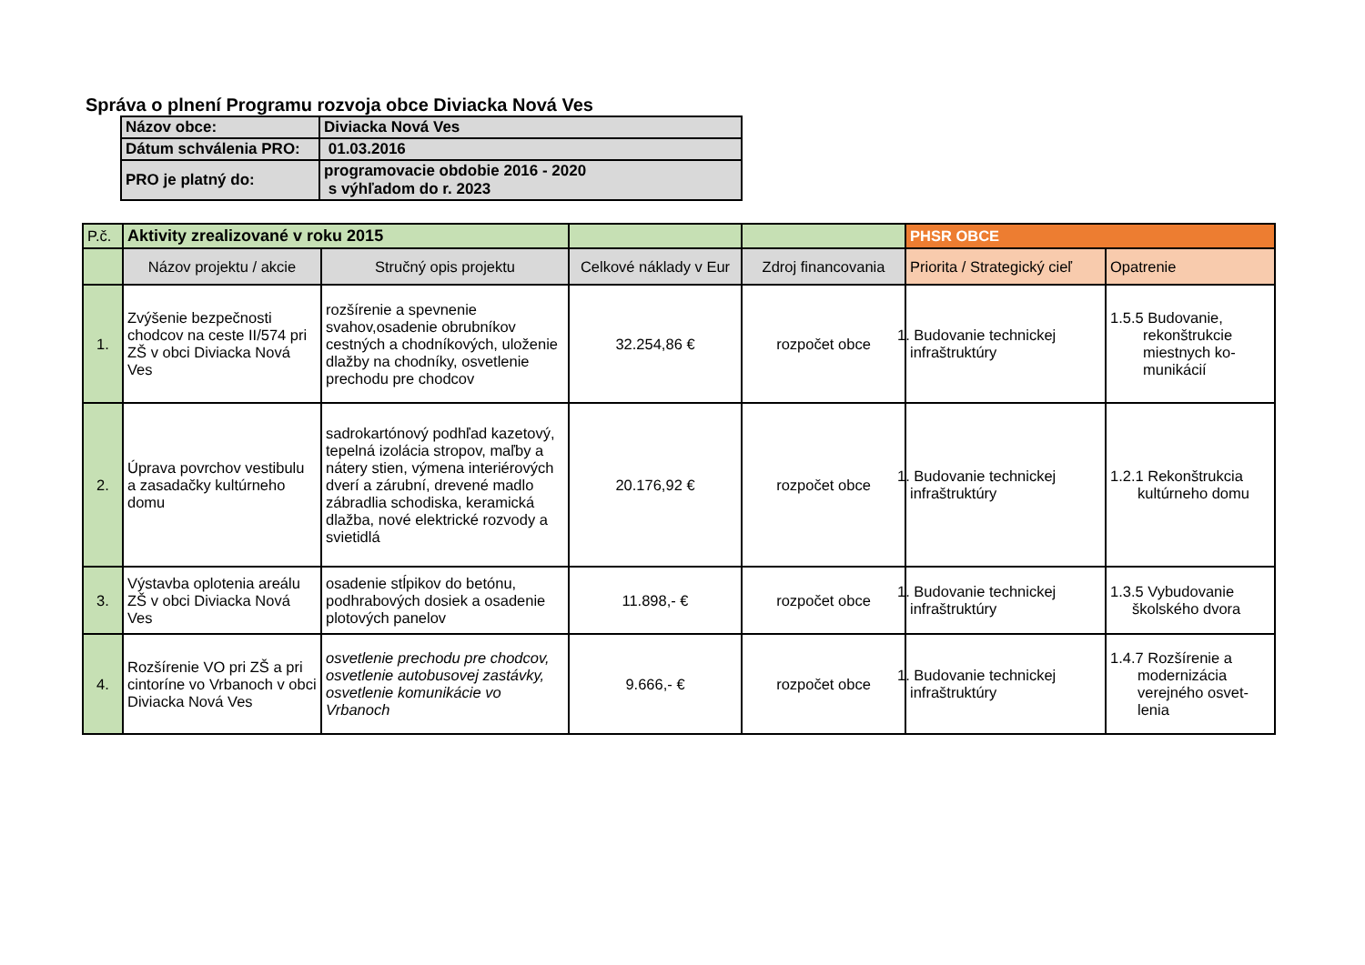Správa o plnení Programu rozvoja obce Diviacka Nová Ves
| Názov obce: | Diviacka Nová Ves |
| Dátum schválenia PRO: | 01.03.2016 |
| PRO je platný do: | programovacie obdobie 2016 - 2020 s výhľadom do r. 2023 |
| P.č. | Aktivity zrealizované v roku 2015 | | | | PHSR OBCE | |
| | Názov projektu / akcie | Stručný opis projektu | Celkové náklady v Eur | Zdroj financovania | Priorita / Strategický cieľ | Opatrenie |
| 1. | Zvýšenie bezpečnosti chodcov na ceste II/574 pri ZŠ v obci Diviacka Nová Ves | rozšírenie a spevnenie svahov,osadenie obrubníkov cestných a chodníkových, uloženie dlažby na chodníky, osvetlenie prechodu pre chodcov | 32.254,86 € | rozpočet obce | 1. Budovanie technickej infraštruktúry | 1.5.5 Budovanie, rekonštrukcie miestnych ko-munikácií |
| 2. | Úprava povrchov vestibulu a zasadačky kultúrneho domu | sadrokartónový podhľad kazetový, tepelná izolácia stropov, maľby a nátery stien, výmena interiérových dverí a zárubní, drevené madlo zábradlia schodiska, keramická dlažba, nové elektrické rozvody a svietidlá | 20.176,92 € | rozpočet obce | 1. Budovanie technickej infraštruktúry | 1.2.1 Rekonštrukcia kultúrneho domu |
| 3. | Výstavba oplotenia areálu ZŠ v obci Diviacka Nová Ves | osadenie stĺpikov do betónu, podhrabových dosiek a osadenie plotových panelov | 11.898,- € | rozpočet obce | 1. Budovanie technickej infraštruktúry | 1.3.5 Vybudovanie školského dvora |
| 4. | Rozšírenie VO pri ZŠ a pri cintoríne vo Vrbanoch v obci Diviacka Nová Ves | osvetlenie prechodu pre chodcov, osvetlenie autobusovej zastávky, osvetlenie komunikácie vo Vrbanoch | 9.666,- € | rozpočet obce | 1. Budovanie technickej infraštruktúry | 1.4.7 Rozšírenie a modernizácia verejného osvet-lenia |